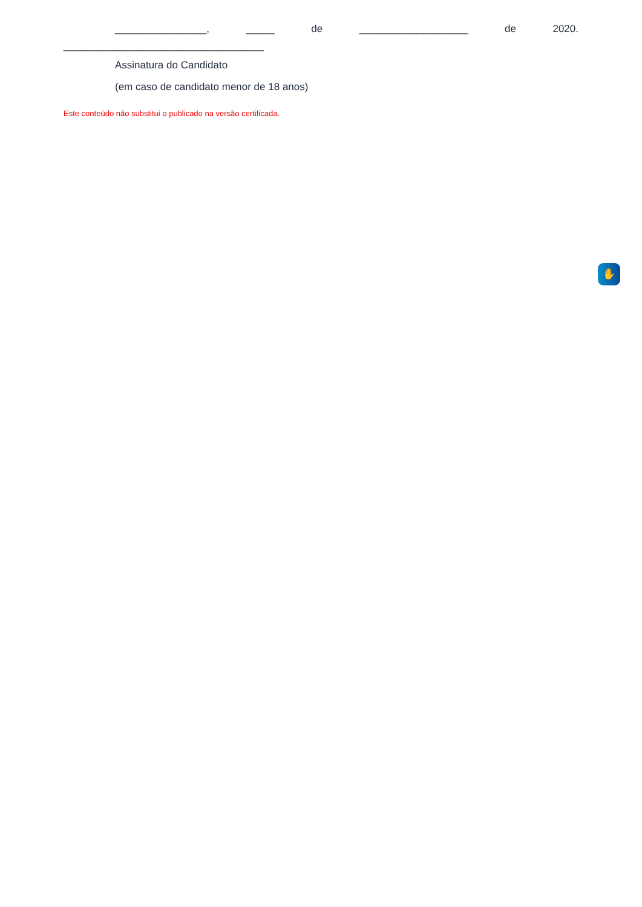________________, _____ de ___________________ de 2020.
___________________________________
Assinatura do Candidato
(em caso de candidato menor de 18 anos)
Este conteúdo não substitui o publicado na versão certificada.
✋